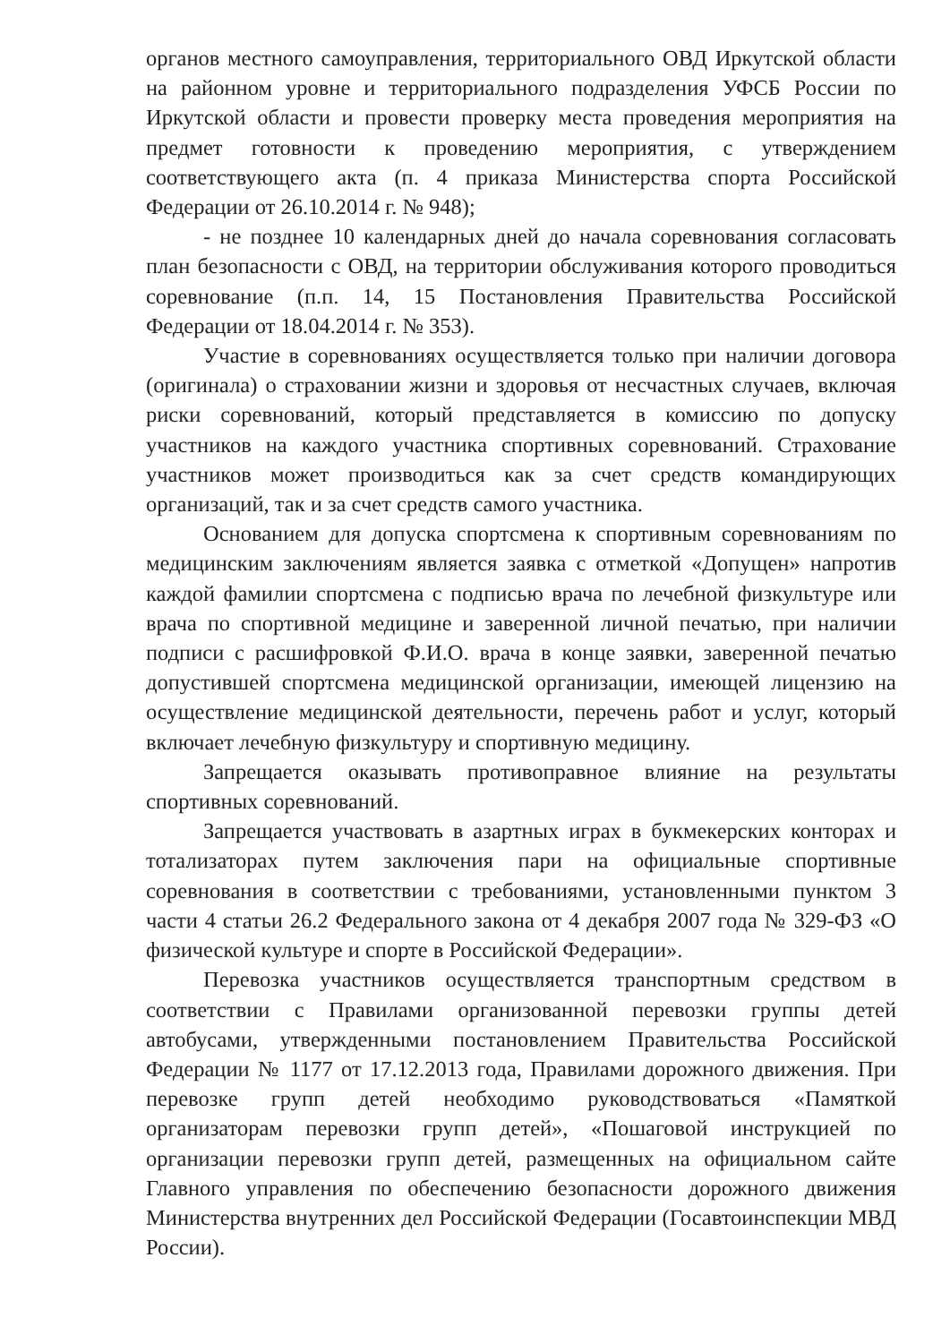органов местного самоуправления, территориального ОВД Иркутской области на районном уровне и территориального подразделения УФСБ России по Иркутской области и провести проверку места проведения мероприятия на предмет готовности к проведению мероприятия, с утверждением соответствующего акта (п. 4 приказа Министерства спорта Российской Федерации от 26.10.2014 г. № 948);
- не позднее 10 календарных дней до начала соревнования согласовать план безопасности с ОВД, на территории обслуживания которого проводиться соревнование (п.п. 14, 15 Постановления Правительства Российской Федерации от 18.04.2014 г. № 353).
Участие в соревнованиях осуществляется только при наличии договора (оригинала) о страховании жизни и здоровья от несчастных случаев, включая риски соревнований, который представляется в комиссию по допуску участников на каждого участника спортивных соревнований. Страхование участников может производиться как за счет средств командирующих организаций, так и за счет средств самого участника.
Основанием для допуска спортсмена к спортивным соревнованиям по медицинским заключениям является заявка с отметкой «Допущен» напротив каждой фамилии спортсмена с подписью врача по лечебной физкультуре или врача по спортивной медицине и заверенной личной печатью, при наличии подписи с расшифровкой Ф.И.О. врача в конце заявки, заверенной печатью допустившей спортсмена медицинской организации, имеющей лицензию на осуществление медицинской деятельности, перечень работ и услуг, который включает лечебную физкультуру и спортивную медицину.
Запрещается оказывать противоправное влияние на результаты спортивных соревнований.
Запрещается участвовать в азартных играх в букмекерских конторах и тотализаторах путем заключения пари на официальные спортивные соревнования в соответствии с требованиями, установленными пунктом 3 части 4 статьи 26.2 Федерального закона от 4 декабря 2007 года № 329-ФЗ «О физической культуре и спорте в Российской Федерации».
Перевозка участников осуществляется транспортным средством в соответствии с Правилами организованной перевозки группы детей автобусами, утвержденными постановлением Правительства Российской Федерации № 1177 от 17.12.2013 года, Правилами дорожного движения. При перевозке групп детей необходимо руководствоваться «Памяткой организаторам перевозки групп детей», «Пошаговой инструкцией по организации перевозки групп детей, размещенных на официальном сайте Главного управления по обеспечению безопасности дорожного движения Министерства внутренних дел Российской Федерации (Госавтоинспекции МВД России).